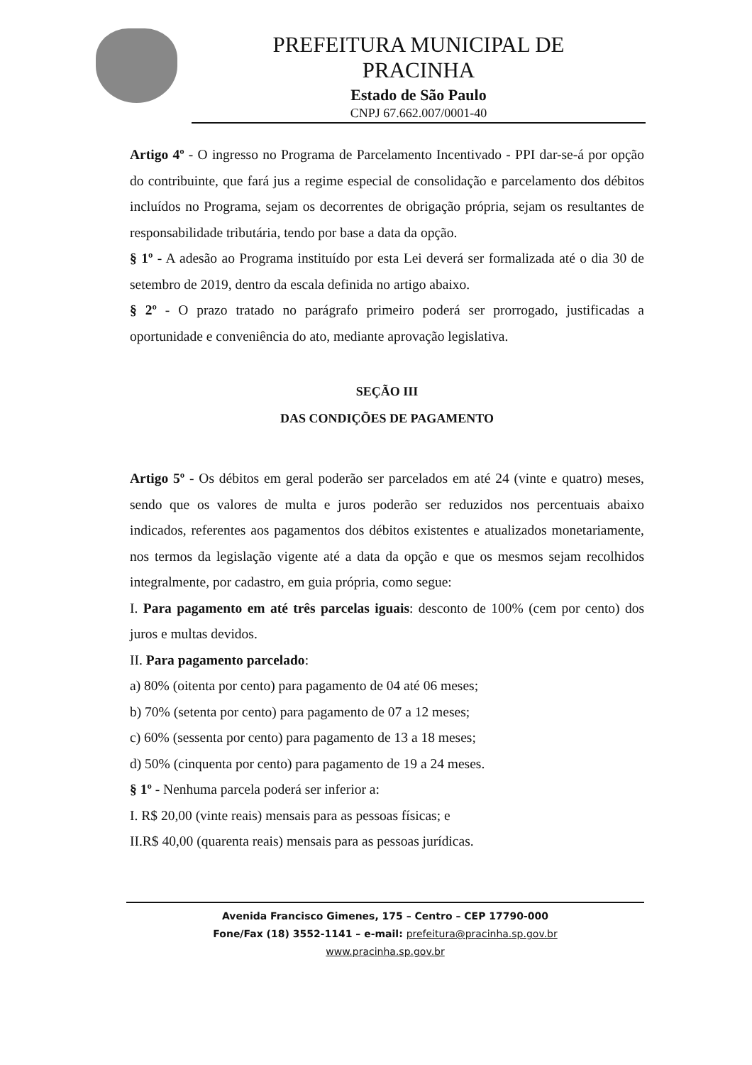PREFEITURA MUNICIPAL DE
PRACINHA
Estado de São Paulo
CNPJ 67.662.007/0001-40
Artigo 4º - O ingresso no Programa de Parcelamento Incentivado - PPI dar-se-á por opção do contribuinte, que fará jus a regime especial de consolidação e parcelamento dos débitos incluídos no Programa, sejam os decorrentes de obrigação própria, sejam os resultantes de responsabilidade tributária, tendo por base a data da opção.
§ 1º - A adesão ao Programa instituído por esta Lei deverá ser formalizada até o dia 30 de setembro de 2019, dentro da escala definida no artigo abaixo.
§ 2º - O prazo tratado no parágrafo primeiro poderá ser prorrogado, justificadas a oportunidade e conveniência do ato, mediante aprovação legislativa.
SEÇÃO III
DAS CONDIÇÕES DE PAGAMENTO
Artigo 5º - Os débitos em geral poderão ser parcelados em até 24 (vinte e quatro) meses, sendo que os valores de multa e juros poderão ser reduzidos nos percentuais abaixo indicados, referentes aos pagamentos dos débitos existentes e atualizados monetariamente, nos termos da legislação vigente até a data da opção e que os mesmos sejam recolhidos integralmente, por cadastro, em guia própria, como segue:
I. Para pagamento em até três parcelas iguais: desconto de 100% (cem por cento) dos juros e multas devidos.
II. Para pagamento parcelado:
a) 80% (oitenta por cento) para pagamento de 04 até 06 meses;
b) 70% (setenta por cento) para pagamento de 07 a 12 meses;
c) 60% (sessenta por cento) para pagamento de 13 a 18 meses;
d) 50% (cinquenta por cento) para pagamento de 19 a 24 meses.
§ 1º - Nenhuma parcela poderá ser inferior a:
I. R$ 20,00 (vinte reais) mensais para as pessoas físicas; e
II.R$ 40,00 (quarenta reais) mensais para as pessoas jurídicas.
Avenida Francisco Gimenes, 175 – Centro – CEP 17790-000
Fone/Fax (18) 3552-1141 – e-mail: prefeitura@pracinha.sp.gov.br
www.pracinha.sp.gov.br